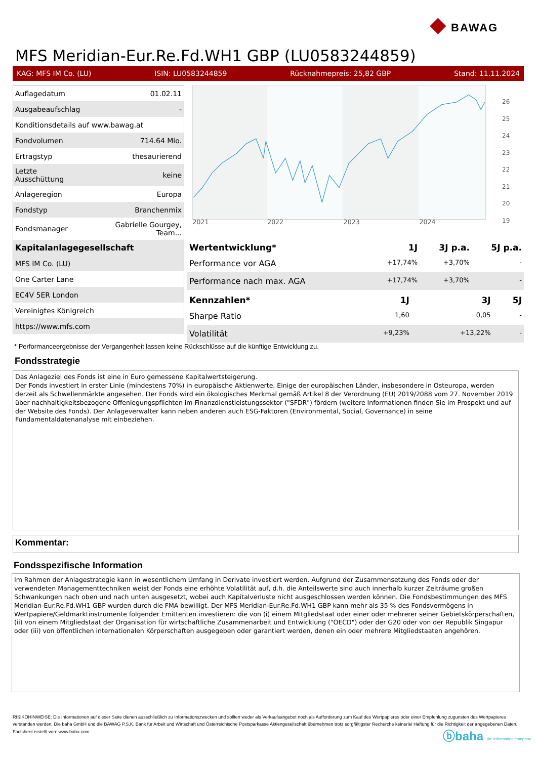◆ BAWAG
MFS Meridian-Eur.Re.Fd.WH1 GBP (LU0583244859)
KAG: MFS IM Co. (LU) ISIN: LU0583244859 Rücknahmepreis: 25,82 GBP Stand: 11.11.2024
| Auflagedatum | 01.02.11 |
| Ausgabeaufschlag | - |
| Konditionsdetails auf www.bawag.at | |
| Fondvolumen | 714.64 Mio. |
| Ertragstyp | thesaurierend |
| Letzte Ausschüttung | keine |
| Anlageregion | Europa |
| Fondstyp | Branchenmix |
| Fondsmanager | Gabrielle Gourgey, Team... |
| Kapitalanlagegesellschaft | |
| MFS IM Co. (LU) | |
| One Carter Lane | |
| EC4V 5ER London | |
| Vereinigtes Königreich | |
| https://www.mfs.com | |
2021
2022
2023
2024
26
25
24
23
22
21
20
19
| Wertentwicklung* | 1J | 3J p.a. | 5J p.a. |
| --- | --- | --- | --- |
| Performance vor AGA | +17,74% | +3,70% | - |
| Performance nach max. AGA | +17,74% | +3,70% | - |
| Kennzahlen* | 1J | 3J | 5J |
| --- | --- | --- | --- |
| Sharpe Ratio | 1,60 | 0,05 | - |
| Volatilität | +9,23% | +13,22% | - |
* Performanceergebnisse der Vergangenheit lassen keine Rückschlüsse auf die künftige Entwicklung zu.
Fondsstrategie
Das Anlageziel des Fonds ist eine in Euro gemessene Kapitalwertsteigerung.
Der Fonds investiert in erster Linie (mindestens 70%) in europäische Aktienwerte. Einige der europäischen Länder, insbesondere in Osteuropa, werden derzeit als Schwellenmärkte angesehen. Der Fonds wird ein ökologisches Merkmal gemäß Artikel 8 der Verordnung (EU) 2019/2088 vom 27. November 2019 über nachhaltigkeitsbezogene Offenlegungspflichten im Finanzdienstleistungssektor ("SFDR") fördern (weitere Informationen finden Sie im Prospekt und auf der Website des Fonds). Der Anlageverwalter kann neben anderen auch ESG-Faktoren (Environmental, Social, Governance) in seine Fundamentaldatenanalyse mit einbeziehen.
Kommentar:
Fondsspezifische Information
Im Rahmen der Anlagestrategie kann in wesentlichem Umfang in Derivate investiert werden. Aufgrund der Zusammensetzung des Fonds oder der verwendeten Managementtechniken weist der Fonds eine erhöhte Volatilität auf, d.h. die Anteilswerte sind auch innerhalb kurzer Zeiträume großen Schwankungen nach oben und nach unten ausgesetzt, wobei auch Kapitalverluste nicht ausgeschlossen werden können. Die Fondsbestimmungen des MFS Meridian-Eur.Re.Fd.WH1 GBP wurden durch die FMA bewilligt. Der MFS Meridian-Eur.Re.Fd.WH1 GBP kann mehr als 35 % des Fondsvermögens in Wertpapiere/Geldmarktinstrumente folgender Emittenten investieren: die von (i) einem Mitgliedstaat oder einer oder mehrerer seiner Gebietskörperschaften, (ii) von einem Mitgliedstaat der Organisation für wirtschaftliche Zusammenarbeit und Entwicklung ("OECD") oder der G20 oder von der Republik Singapur oder (iii) von öffentlichen internationalen Körperschaften ausgegeben oder garantiert werden, denen ein oder mehrere Mitgliedstaaten angehören.
RISIKOHINWEISE: Die Informationen auf dieser Seite dienen ausschließlich zu Informationszwecken und sollten weder als Verkaufsangebot noch als Aufforderung zum Kauf des Wertpapieres oder einer Empfehlung zugunsten des Wertpapieres verstanden werden. Die baha GmbH und die BAWAG P.S.K. Bank für Arbeit und Wirtschaft und Österreichische Postsparkasse Aktiengesellschaft übernehmen trotz sorgfältigster Recherche keinerlei Haftung für die Richtigkeit der angegebenen Daten.
Factsheet erstellt von: www.baha.com
ⓑbaha the information company